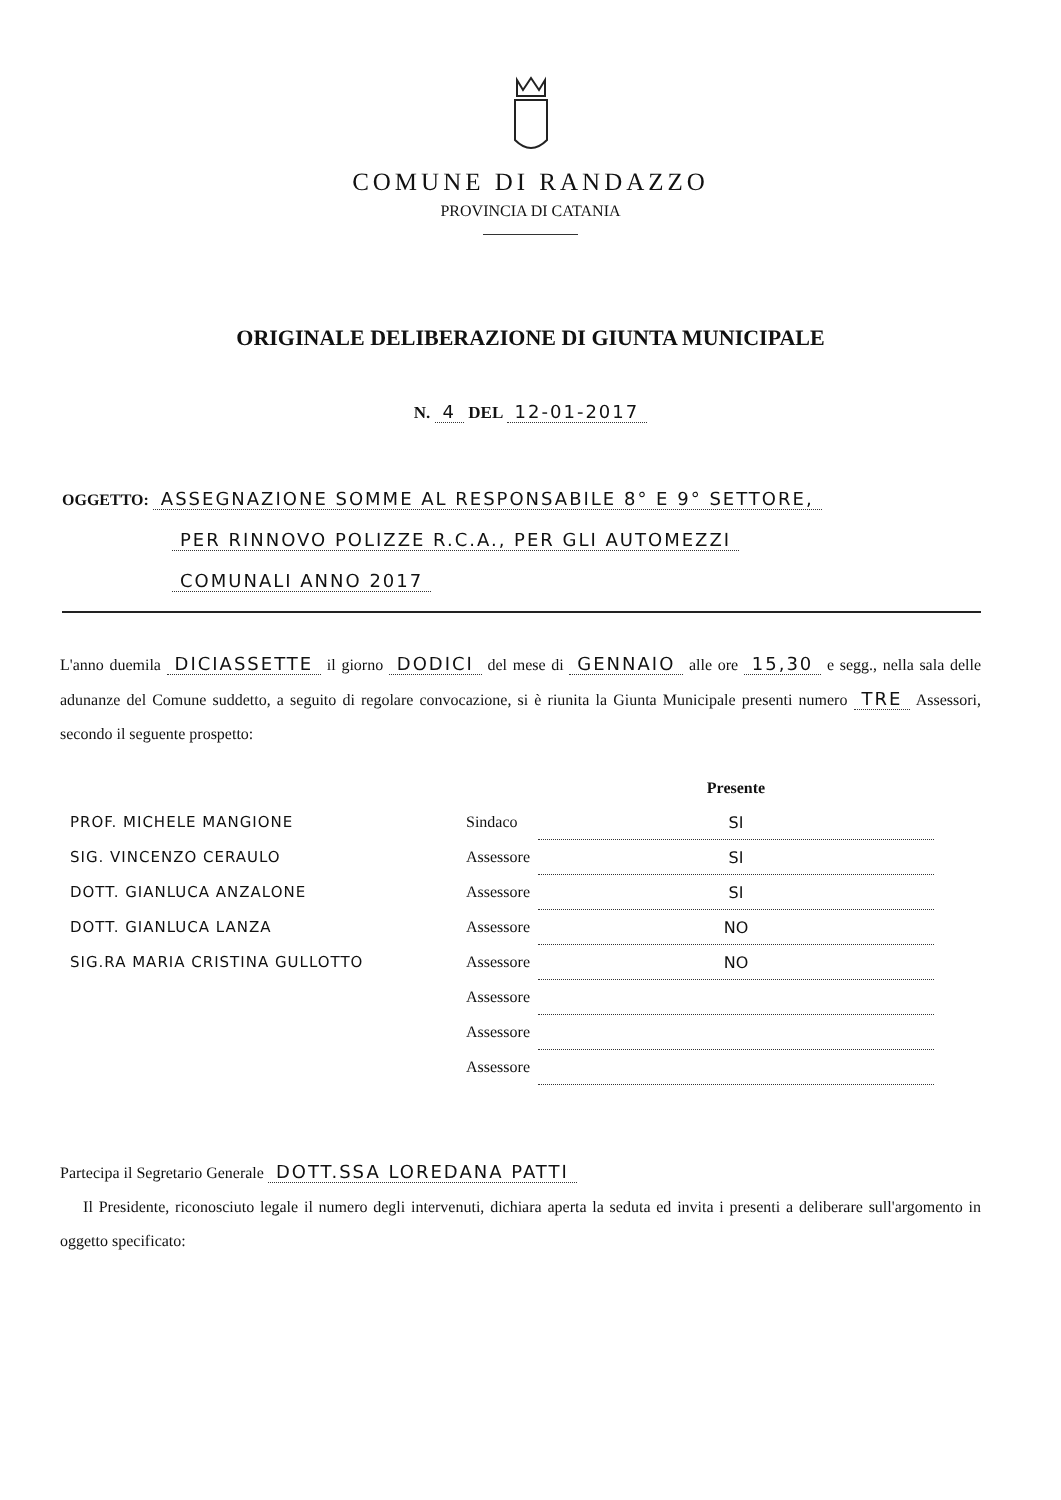COMUNE DI RANDAZZO
PROVINCIA DI CATANIA
ORIGINALE DELIBERAZIONE DI GIUNTA MUNICIPALE
N. 4 DEL 12-01-2017
OGGETTO: ASSEGNAZIONE SOMME AL RESPONSABILE 8° E 9° SETTORE,
PER RINNOVO POLIZZE R.C.A., PER GLI AUTOMEZZI
COMUNALI ANNO 2017
L'anno duemila DICIASSETTE il giorno DODICI del mese di GENNAIO alle ore 15,30 e segg., nella sala delle adunanze del Comune suddetto, a seguito di regolare convocazione, si è riunita la Giunta Municipale presenti numero TRE Assessori, secondo il seguente prospetto:
| | | Presente |
| --- | --- | --- |
| PROF. MICHELE MANGIONE | Sindaco | SI |
| SIG. VINCENZO CERAULO | Assessore | SI |
| DOTT. GIANLUCA ANZALONE | Assessore | SI |
| DOTT. GIANLUCA LANZA | Assessore | NO |
| SIG.RA MARIA CRISTINA GULLOTTO | Assessore | NO |
| | Assessore | |
| | Assessore | |
| | Assessore | |
Partecipa il Segretario Generale DOTT.SSA LOREDANA PATTI
Il Presidente, riconosciuto legale il numero degli intervenuti, dichiara aperta la seduta ed invita i presenti a deliberare sull'argomento in oggetto specificato: